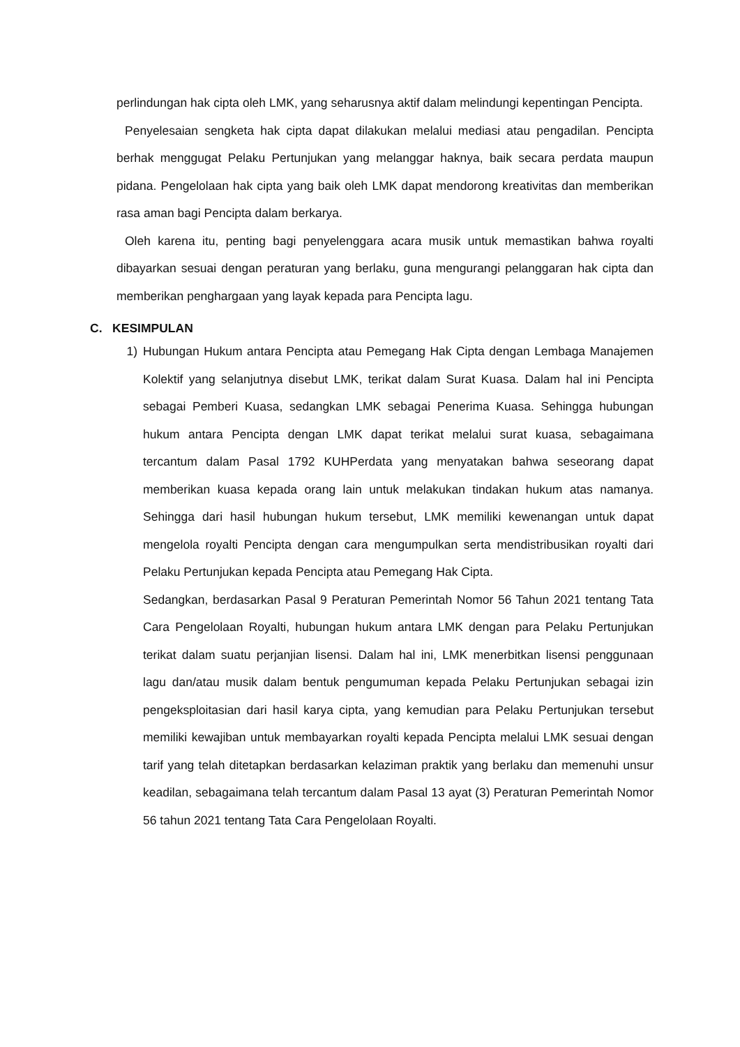perlindungan hak cipta oleh LMK, yang seharusnya aktif dalam melindungi kepentingan Pencipta.
Penyelesaian sengketa hak cipta dapat dilakukan melalui mediasi atau pengadilan. Pencipta berhak menggugat Pelaku Pertunjukan yang melanggar haknya, baik secara perdata maupun pidana. Pengelolaan hak cipta yang baik oleh LMK dapat mendorong kreativitas dan memberikan rasa aman bagi Pencipta dalam berkarya.
Oleh karena itu, penting bagi penyelenggara acara musik untuk memastikan bahwa royalti dibayarkan sesuai dengan peraturan yang berlaku, guna mengurangi pelanggaran hak cipta dan memberikan penghargaan yang layak kepada para Pencipta lagu.
C. KESIMPULAN
1) Hubungan Hukum antara Pencipta atau Pemegang Hak Cipta dengan Lembaga Manajemen Kolektif yang selanjutnya disebut LMK, terikat dalam Surat Kuasa. Dalam hal ini Pencipta sebagai Pemberi Kuasa, sedangkan LMK sebagai Penerima Kuasa. Sehingga hubungan hukum antara Pencipta dengan LMK dapat terikat melalui surat kuasa, sebagaimana tercantum dalam Pasal 1792 KUHPerdata yang menyatakan bahwa seseorang dapat memberikan kuasa kepada orang lain untuk melakukan tindakan hukum atas namanya. Sehingga dari hasil hubungan hukum tersebut, LMK memiliki kewenangan untuk dapat mengelola royalti Pencipta dengan cara mengumpulkan serta mendistribusikan royalti dari Pelaku Pertunjukan kepada Pencipta atau Pemegang Hak Cipta.
Sedangkan, berdasarkan Pasal 9 Peraturan Pemerintah Nomor 56 Tahun 2021 tentang Tata Cara Pengelolaan Royalti, hubungan hukum antara LMK dengan para Pelaku Pertunjukan terikat dalam suatu perjanjian lisensi. Dalam hal ini, LMK menerbitkan lisensi penggunaan lagu dan/atau musik dalam bentuk pengumuman kepada Pelaku Pertunjukan sebagai izin pengeksploitasian dari hasil karya cipta, yang kemudian para Pelaku Pertunjukan tersebut memiliki kewajiban untuk membayarkan royalti kepada Pencipta melalui LMK sesuai dengan tarif yang telah ditetapkan berdasarkan kelaziman praktik yang berlaku dan memenuhi unsur keadilan, sebagaimana telah tercantum dalam Pasal 13 ayat (3) Peraturan Pemerintah Nomor 56 tahun 2021 tentang Tata Cara Pengelolaan Royalti.